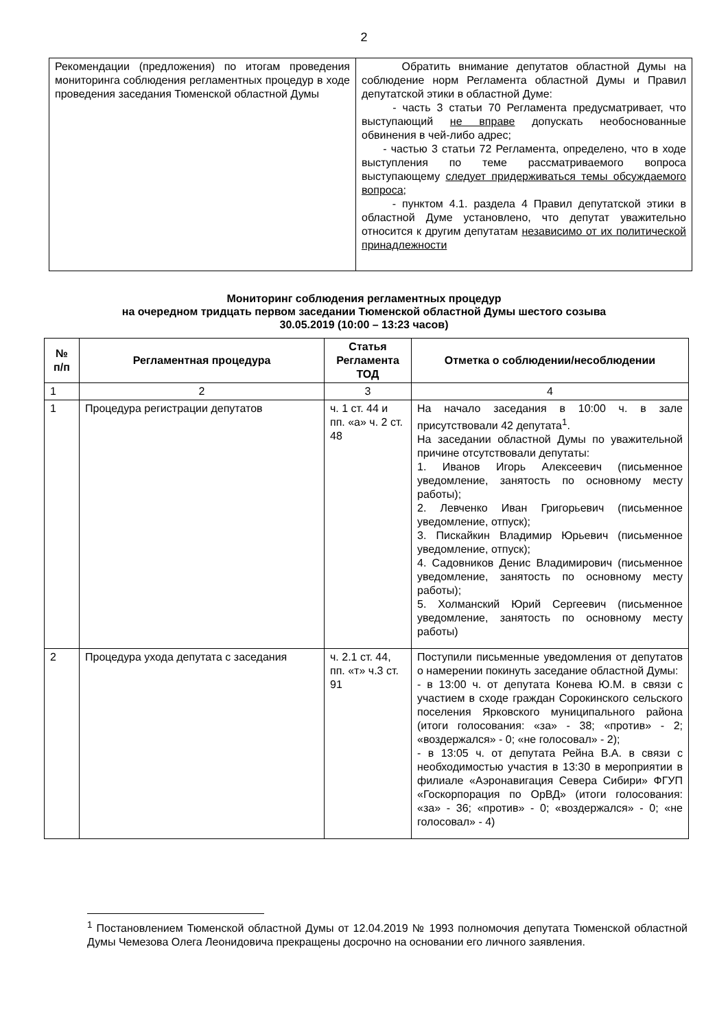2
| Рекомендации (предложения) по итогам проведения мониторинга соблюдения регламентных процедур в ходе проведения заседания Тюменской областной Думы | Обратить внимание депутатов областной Думы на соблюдение норм Регламента областной Думы и Правил депутатской этики в областной Думе: - часть 3 статьи 70 Регламента предусматривает, что выступающий не вправе допускать необоснованные обвинения в чей-либо адрес; - частью 3 статьи 72 Регламента, определено, что в ходе выступления по теме рассматриваемого вопроса выступающему следует придерживаться темы обсуждаемого вопроса ; - пунктом 4.1. раздела 4 Правил депутатской этики в областной Думе установлено, что депутат уважительно относится к другим депутатам независимо от их политической принадлежности |
Мониторинг соблюдения регламентных процедур
на очередном тридцать первом заседании Тюменской областной Думы шестого созыва
30.05.2019 (10:00 – 13:23 часов)
| № п/п | Регламентная процедура | Статья Регламента ТОД | Отметка о соблюдении/несоблюдении |
| --- | --- | --- | --- |
| 1 | 2 | 3 | 4 |
| 1 | Процедура регистрации депутатов | ч. 1 ст. 44 и пп. «а» ч. 2 ст. 48 | На начало заседания в 10:00 ч. в зале присутствовали 42 депутата<sup>1</sup>. На заседании областной Думы по уважительной причине отсутствовали депутаты: 1. Иванов Игорь Алексеевич (письменное уведомление, занятость по основному месту работы); 2. Левченко Иван Григорьевич (письменное уведомление, отпуск); 3. Пискайкин Владимир Юрьевич (письменное уведомление, отпуск); 4. Садовников Денис Владимирович (письменное уведомление, занятость по основному месту работы); 5. Холманский Юрий Сергеевич (письменное уведомление, занятость по основному месту работы) |
| 2 | Процедура ухода депутата с заседания | ч. 2.1 ст. 44, пп. «т» ч.3 ст. 91 | Поступили письменные уведомления от депутатов о намерении покинуть заседание областной Думы: - в 13:00 ч. от депутата Конева Ю.М. в связи с участием в сходе граждан Сорокинского сельского поселения Ярковского муниципального района (итоги голосования: «за» - 38; «против» - 2; «воздержался» - 0; «не голосовал» - 2); - в 13:05 ч. от депутата Рейна В.А. в связи с необходимостью участия в 13:30 в мероприятии в филиале «Аэронавигация Севера Сибири» ФГУП «Госкорпорация по ОрВД» (итоги голосования: «за» - 36; «против» - 0; «воздержался» - 0; «не голосовал» - 4) |
<sup>1</sup> Постановлением Тюменской областной Думы от 12.04.2019 № 1993 полномочия депутата Тюменской областной Думы Чемезова Олега Леонидовича прекращены досрочно на основании его личного заявления.